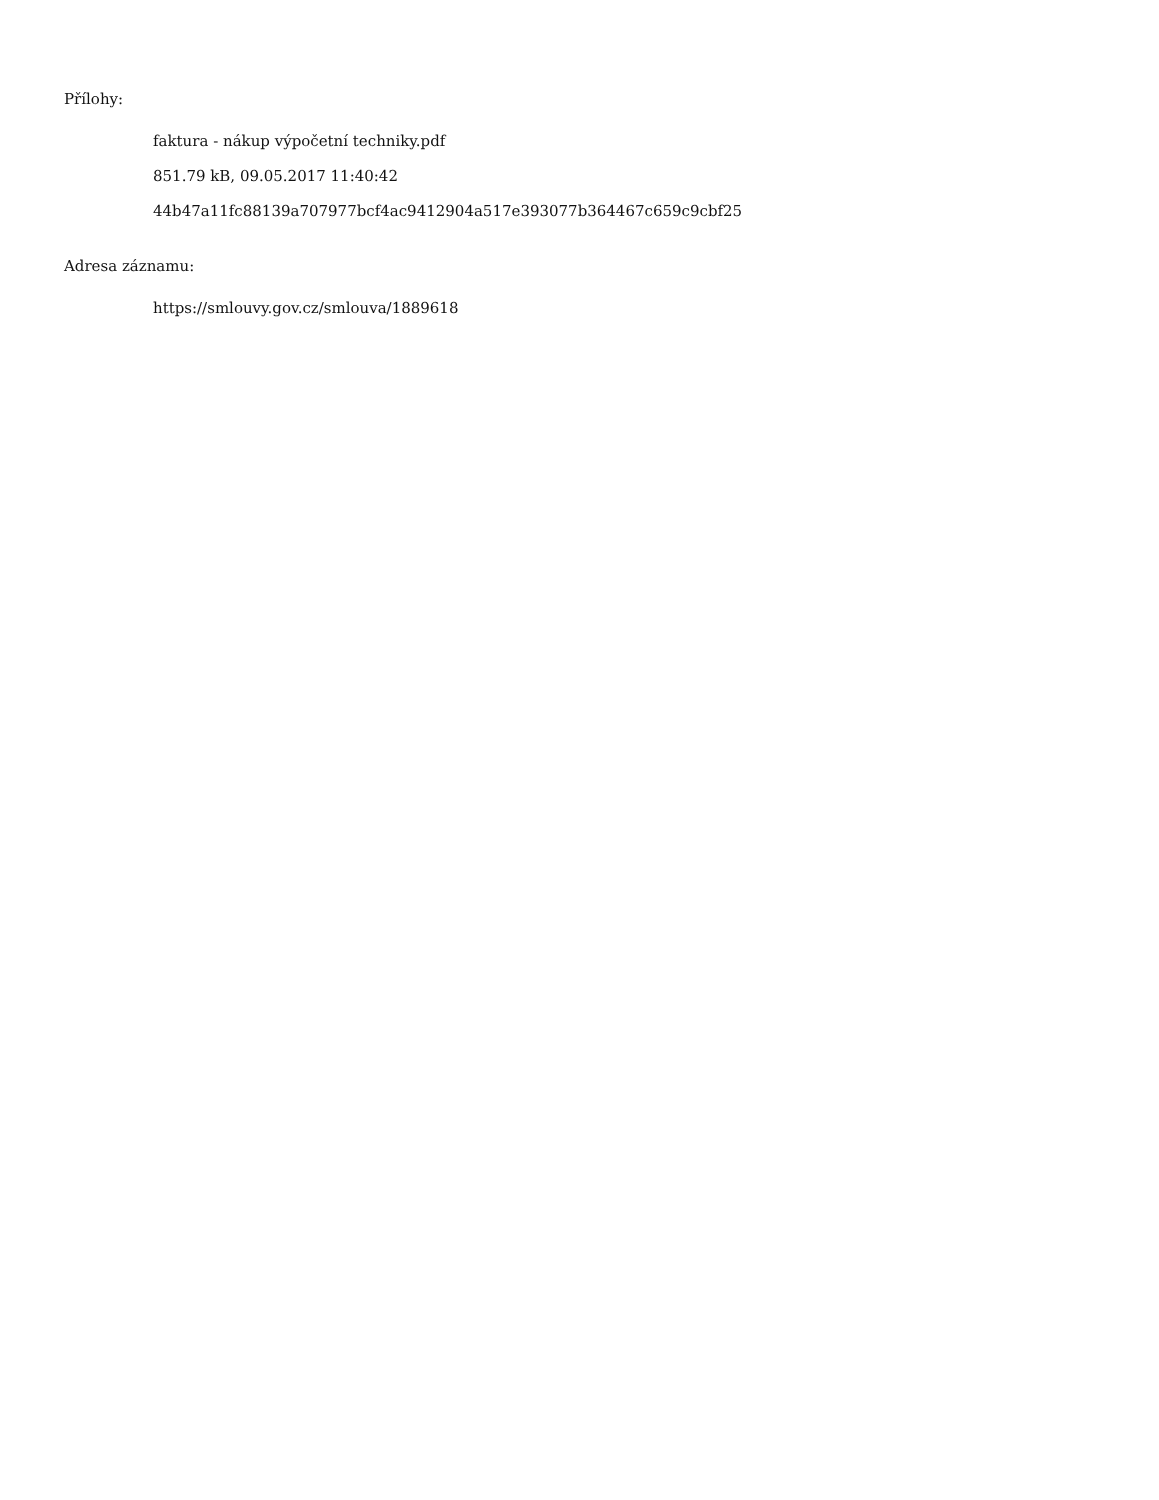Přílohy:
faktura - nákup výpočetní techniky.pdf
851.79 kB, 09.05.2017 11:40:42
44b47a11fc88139a707977bcf4ac9412904a517e393077b364467c659c9cbf25
Adresa záznamu:
https://smlouvy.gov.cz/smlouva/1889618